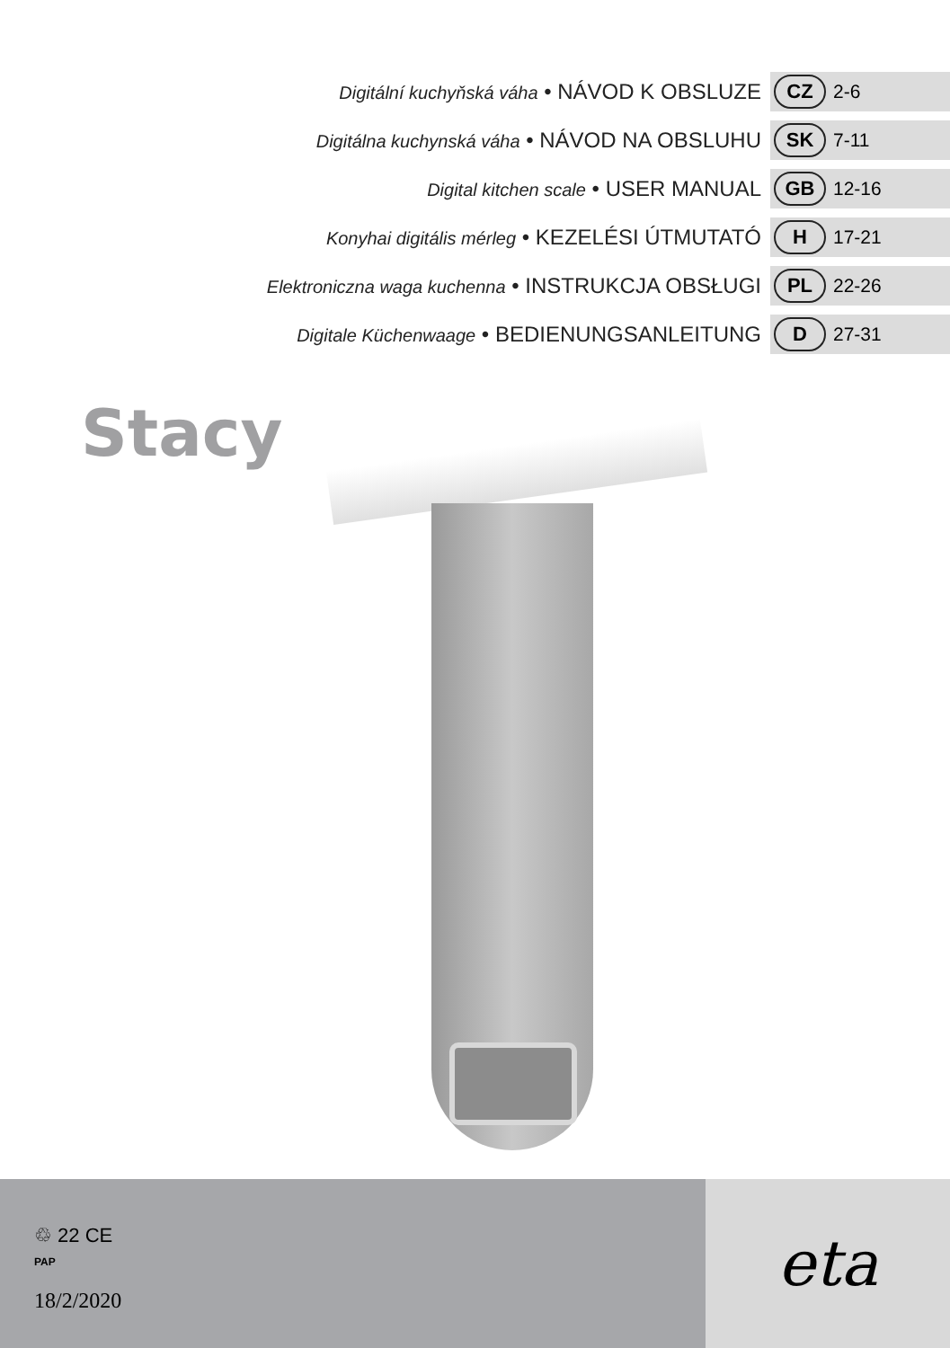Digitální kuchyňská váha • NÁVOD K OBSLUZE
CZ 2-6
Digitálna kuchynská váha • NÁVOD NA OBSLUHU
SK 7-11
Digital kitchen scale • USER MANUAL
GB 12-16
Konyhai digitális mérleg • KEZELÉSI ÚTMUTATÓ
H 17-21
Elektroniczna waga kuchenna • INSTRUKCJA OBSŁUGI
PL 22-26
Digitale Küchenwaage • BEDIENUNGSANLEITUNG
D 27-31
Stacy
♲ 22 CE
PAP
18/2/2020
eta